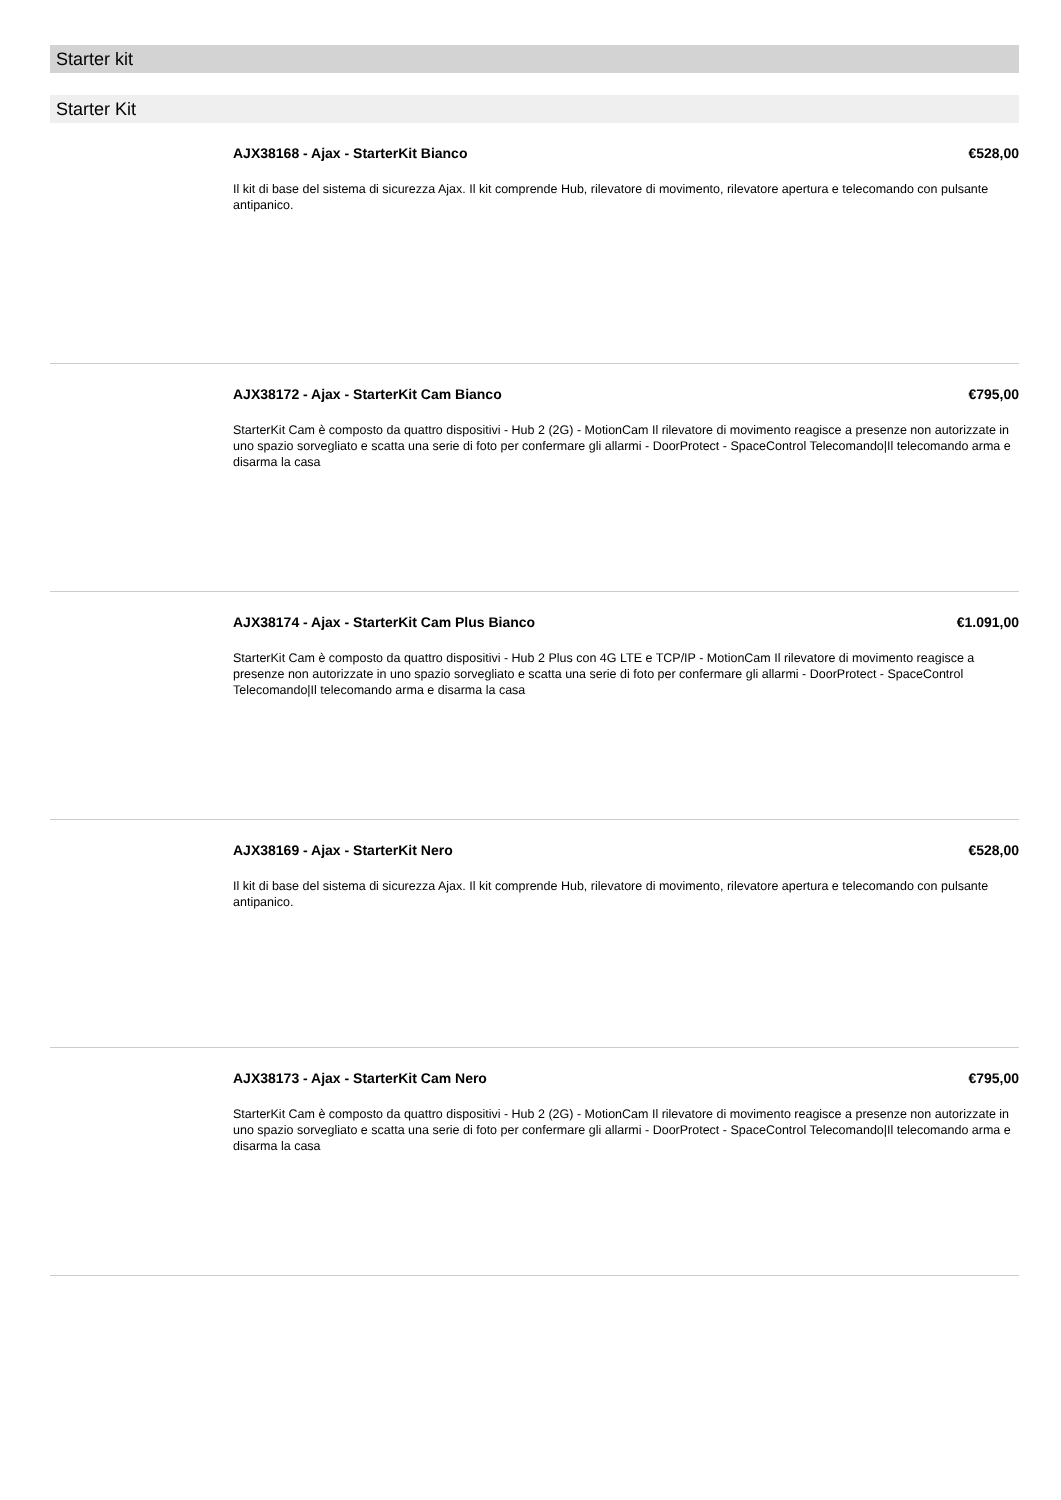Starter kit
Starter Kit
AJX38168 - Ajax - StarterKit Bianco €528,00
Il kit di base del sistema di sicurezza Ajax. Il kit comprende Hub, rilevatore di movimento, rilevatore apertura e telecomando con pulsante antipanico.
AJX38172 - Ajax - StarterKit Cam Bianco €795,00
StarterKit Cam è composto da quattro dispositivi - Hub 2 (2G) - MotionCam Il rilevatore di movimento reagisce a presenze non autorizzate in uno spazio sorvegliato e scatta una serie di foto per confermare gli allarmi - DoorProtect - SpaceControl Telecomando|Il telecomando arma e disarma la casa
AJX38174 - Ajax - StarterKit Cam Plus Bianco €1.091,00
StarterKit Cam è composto da quattro dispositivi - Hub 2 Plus con 4G LTE e TCP/IP - MotionCam Il rilevatore di movimento reagisce a presenze non autorizzate in uno spazio sorvegliato e scatta una serie di foto per confermare gli allarmi - DoorProtect - SpaceControl Telecomando|Il telecomando arma e disarma la casa
AJX38169 - Ajax - StarterKit Nero €528,00
Il kit di base del sistema di sicurezza Ajax. Il kit comprende Hub, rilevatore di movimento, rilevatore apertura e telecomando con pulsante antipanico.
AJX38173 - Ajax - StarterKit Cam Nero €795,00
StarterKit Cam è composto da quattro dispositivi - Hub 2 (2G) - MotionCam Il rilevatore di movimento reagisce a presenze non autorizzate in uno spazio sorvegliato e scatta una serie di foto per confermare gli allarmi - DoorProtect - SpaceControl Telecomando|Il telecomando arma e disarma la casa